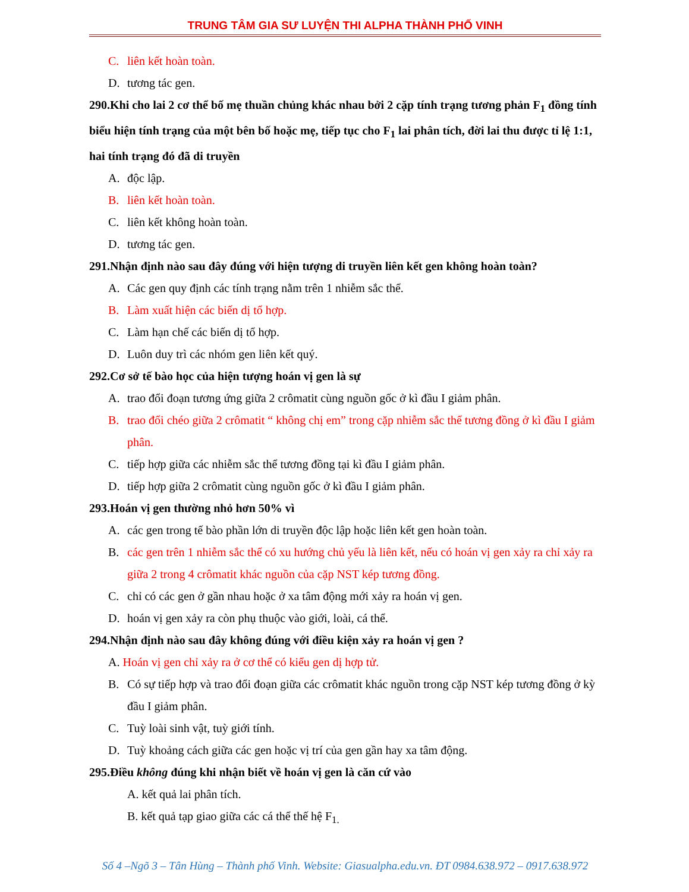TRUNG TÂM GIA SƯ LUYỆN THI ALPHA THÀNH PHỐ VINH
C. liên kết hoàn toàn.
D. tương tác gen.
290.Khi cho lai 2 cơ thể bố mẹ thuần chủng khác nhau bởi 2 cặp tính trạng tương phản F<sub>1</sub> đồng tính biểu hiện tính trạng của một bên bố hoặc mẹ, tiếp tục cho F<sub>1</sub> lai phân tích, đời lai thu được tỉ lệ 1:1, hai tính trạng đó đã di truyền
A. độc lập.
B. liên kết hoàn toàn.
C. liên kết không hoàn toàn.
D. tương tác gen.
291.Nhận định nào sau đây đúng với hiện tượng di truyền liên kết gen không hoàn toàn?
A. Các gen quy định các tính trạng nằm trên 1 nhiễm sắc thể.
B. Làm xuất hiện các biến dị tổ hợp.
C. Làm hạn chế các biến dị tổ hợp.
D. Luôn duy trì các nhóm gen liên kết quý.
292.Cơ sở tế bào học của hiện tượng hoán vị gen là sự
A. trao đổi đoạn tương ứng giữa 2 crômatit cùng nguồn gốc ở kì đầu I giảm phân.
B. trao đổi chéo giữa 2 crômatit “ không chị em” trong cặp nhiễm sắc thể tương đồng ở kì đầu I giảm phân.
C. tiếp hợp giữa các nhiễm sắc thể tương đồng tại kì đầu I giảm phân.
D. tiếp hợp giữa 2 crômatit cùng nguồn gốc ở kì đầu I giảm phân.
293.Hoán vị gen thường nhỏ hơn 50% vì
A. các gen trong tế bào phần lớn di truyền độc lập hoặc liên kết gen hoàn toàn.
B. các gen trên 1 nhiễm sắc thể có xu hướng chủ yếu là liên kết, nếu có hoán vị gen xảy ra chỉ xảy ra giữa 2 trong 4 crômatit khác nguồn của cặp NST kép tương đồng.
C. chỉ có các gen ở gần nhau hoặc ở xa tâm động mới xảy ra hoán vị gen.
D. hoán vị gen xảy ra còn phụ thuộc vào giới, loài, cá thể.
294.Nhận định nào sau đây không đúng với điều kiện xảy ra hoán vị gen ?
A. Hoán vị gen chỉ xảy ra ở cơ thể có kiểu gen dị hợp tử.
B. Có sự tiếp hợp và trao đổi đoạn giữa các crômatit khác nguồn trong cặp NST kép tương đồng ở kỳ đầu I giảm phân.
C. Tuỳ loài sinh vật, tuỳ giới tính.
D. Tuỳ khoảng cách giữa các gen hoặc vị trí của gen gần hay xa tâm động.
295.Điều không đúng khi nhận biết về hoán vị gen là căn cứ vào
A. kết quả lai phân tích.
B. kết quả tạp giao giữa các cá thể thế hệ F<sub>1.</sub>
Số 4 –Ngõ 3 – Tân Hùng – Thành phố Vinh. Website: Giasualpha.edu.vn. ĐT 0984.638.972 – 0917.638.972